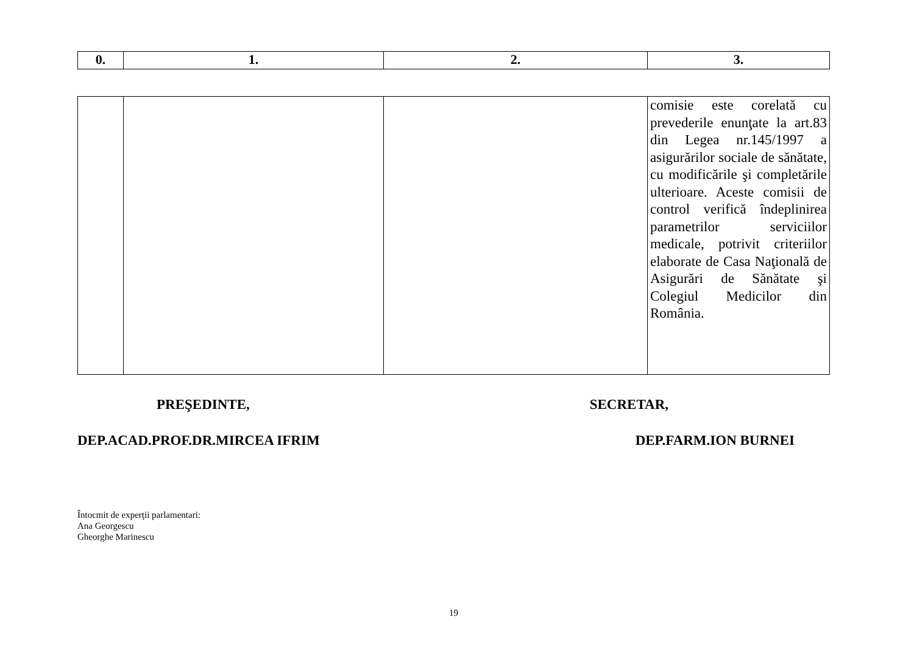| 0. | 1. | 2. | 3. |
| --- | --- | --- | --- |
| | | | comisie este corelată cu prevederile enunţate la art.83 din Legea nr.145/1997 a asigurărilor sociale de sănătate, cu modificările şi completările ulterioare. Aceste comisii de control verifică îndeplinirea parametrilor serviciilor medicale, potrivit criteriilor elaborate de Casa Naţională de Asigurări de Sănătate şi Colegiul Medicilor din România. |
PREŞEDINTE, SECRETAR,
DEP.ACAD.PROF.DR.MIRCEA IFRIM DEP.FARM.ION BURNEI
Întocmit de experţii parlamentari:
Ana Georgescu
Gheorghe Marinescu
19